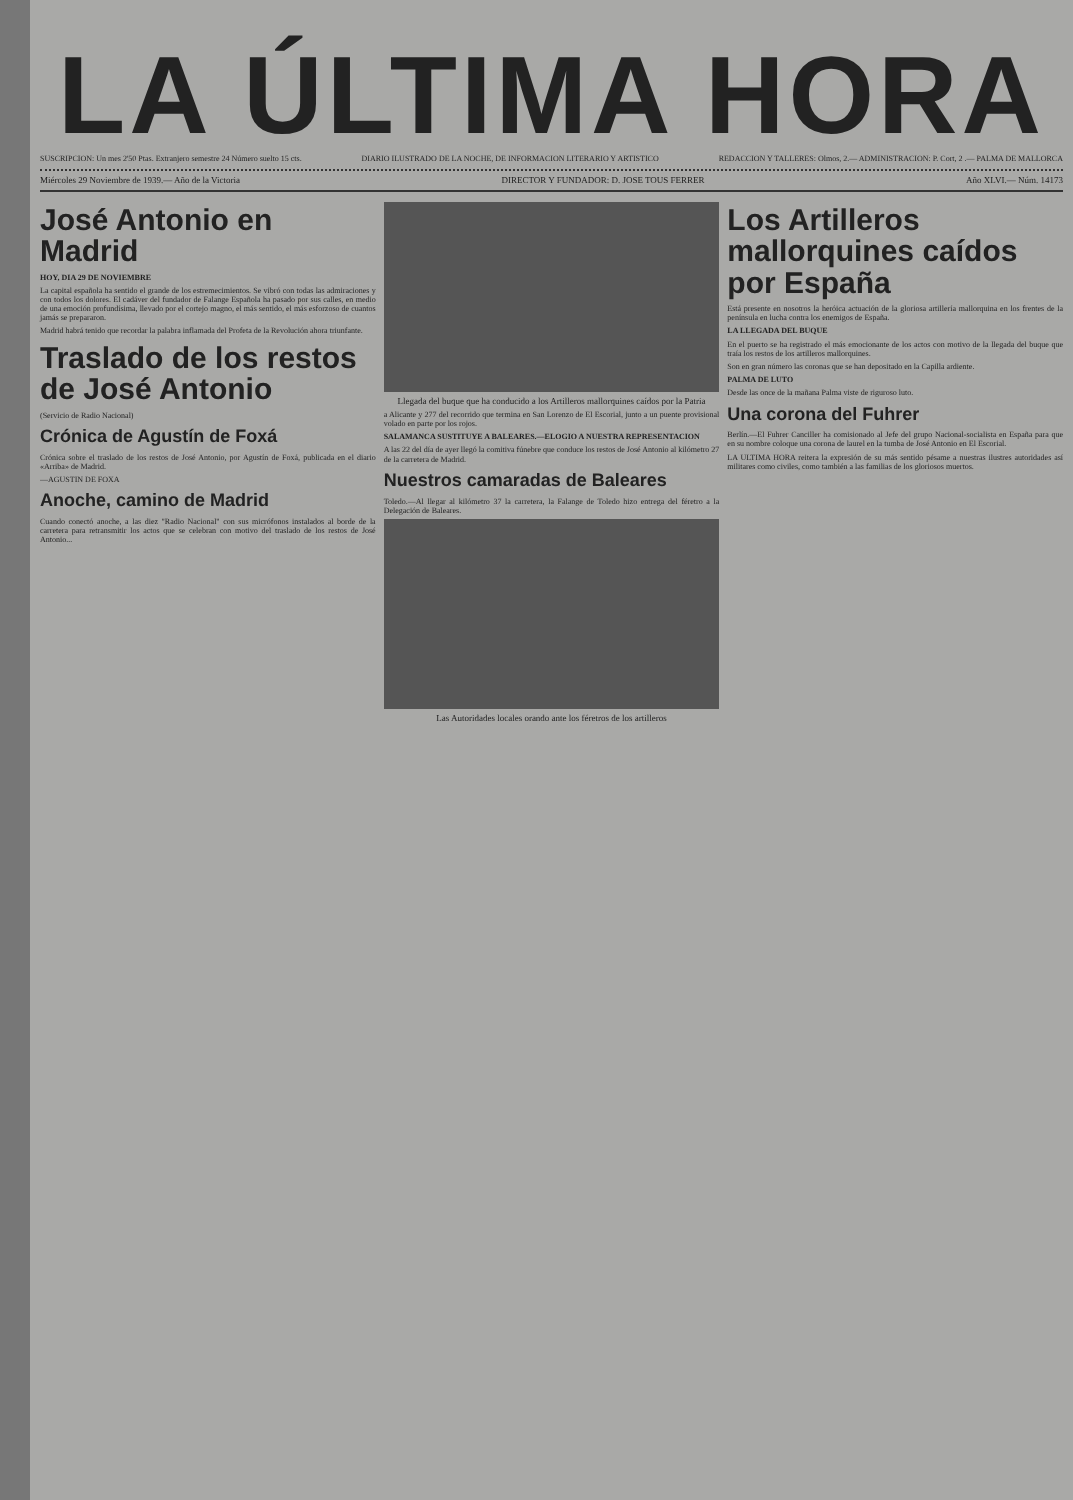LA ÚLTIMA HORA
SUSCRIPCION: Un mes 2'50 Ptas. Extranjero semestre 24 Número suelto 15 cts.
DIARIO ILUSTRADO DE LA NOCHE, DE INFORMACION LITERARIO Y ARTISTICO
REDACCION Y TALLERES: Olmos, 2.— ADMINISTRACION: P. Cort, 2 .— PALMA DE MALLORCA
Miércoles 29 Noviembre de 1939.— Año de la Victoria DIRECTOR Y FUNDADOR: D. JOSE TOUS FERRER Año XLVI.— Núm. 14173
José Antonio en Madrid
HOY, DIA 29 DE NOVIEMBRE
La capital española ha sentido el grande de los estremecimientos. Se vibró con todas las admiraciones y con todos los dolores. El cadáver del fundador de Falange Española ha pasado por sus calles, en medio de una emoción profundísima, llevado por el cortejo magno, el más sentido, el más esforzoso de cuantos jamás se prepararon.
Madrid habrá tenido que recordar la palabra inflamada del Profeta de la Revolución ahora triunfante.
Traslado de los restos de José Antonio
(Servicio de Radio Nacional)
Crónica de Agustín de Foxá
Crónica sobre el traslado de los restos de José Antonio, por Agustín de Foxá, publicada en el diario «Arriba» de Madrid.
—AGUSTIN DE FOXA
Anoche, camino de Madrid
Cuando conectó anoche, a las diez "Radio Nacional" con sus micrófonos instalados al borde de la carretera para retransmitir los actos que se celebran con motivo del traslado de los restos de José Antonio...
Llegada del buque que ha conducido a los Artilleros mallorquines caídos por la Patria
a Alicante y 277 del recorrido que termina en San Lorenzo de El Escorial, junto a un puente provisional volado en parte por los rojos.
SALAMANCA SUSTITUYE A BALEARES.—ELOGIO A NUESTRA REPRESENTACION
A las 22 del día de ayer llegó la comitiva fúnebre que conduce los restos de José Antonio al kilómetro 27 de la carretera de Madrid.
Nuestros camaradas de Baleares
Toledo.—Al llegar al kilómetro 37 la carretera, la Falange de Toledo hizo entrega del féretro a la Delegación de Baleares.
Las Autoridades locales orando ante los féretros de los artilleros
Los Artilleros mallorquines caídos por España
Está presente en nosotros la heróica actuación de la gloriosa artillería mallorquina en los frentes de la península en lucha contra los enemigos de España.
LA LLEGADA DEL BUQUE
En el puerto se ha registrado el más emocionante de los actos con motivo de la llegada del buque que traía los restos de los artilleros mallorquines.
Son en gran número las coronas que se han depositado en la Capilla ardiente.
PALMA DE LUTO
Desde las once de la mañana Palma viste de riguroso luto.
Una corona del Fuhrer
Berlín.—El Fuhrer Canciller ha comisionado al Jefe del grupo Nacional-socialista en España para que en su nombre coloque una corona de laurel en la tumba de José Antonio en El Escorial.
LA ULTIMA HORA reitera la expresión de su más sentido pésame a nuestras ilustres autoridades así militares como civiles, como también a las familias de los gloriosos muertos.